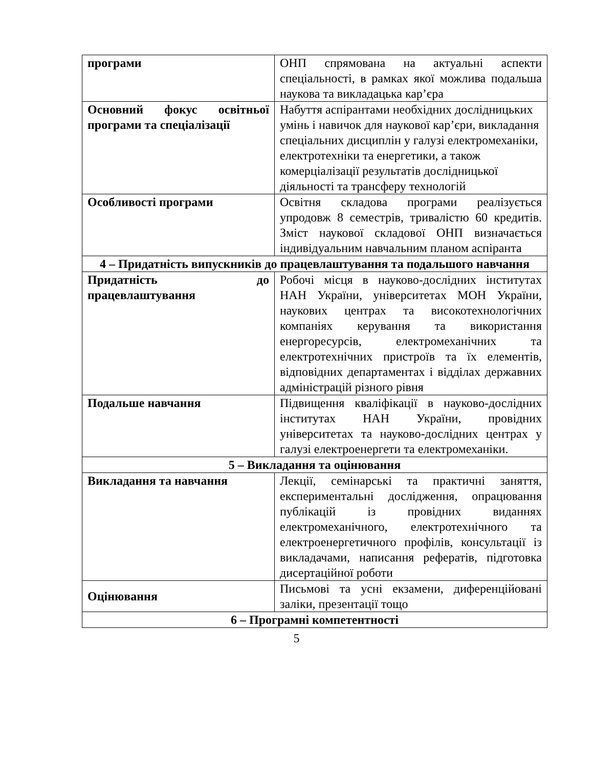| програми | ОНП спрямована на актуальні аспекти спеціальності, в рамках якої можлива подальша наукова та викладацька кар’єра |
| Основний фокус освітньої програми та спеціалізації | Набуття аспірантами необхідних дослідницьких умінь і навичок для наукової кар’єри, викладання спеціальних дисциплін у галузі електромеханіки, електротехніки та енергетики, а також комерціалізації результатів дослідницької діяльності та трансферу технологій |
| Особливості програми | Освітня складова програми реалізується упродовж 8 семестрів, тривалістю 60 кредитів. Зміст наукової складової ОНП визначається індивідуальним навчальним планом аспіранта |
| 4 – Придатність випускників до працевлаштування та подальшого навчання | |
| Придатність до працевлаштування | Робочі місця в науково-дослідних інститутах НАН України, університетах МОН України, наукових центрах та високотехнологічних компаніях керування та використання енергоресурсів, електромеханічних та електротехнічних пристроїв та їх елементів, відповідних департаментах і відділах державних адміністрацій різного рівня |
| Подальше навчання | Підвищення кваліфікації в науково-дослідних інститутах НАН України, провідних університетах та науково-дослідних центрах у галузі електроенергети та електромеханіки. |
| 5 – Викладання та оцінювання | |
| Викладання та навчання | Лекції, семінарські та практичні заняття, експериментальні дослідження, опрацювання публікацій із провідних виданнях електромеханічного, електротехнічного та електроенергетичного профілів, консультації із викладачами, написання рефератів, підготовка дисертаційної роботи |
| Оцінювання | Письмові та усні екзамени, диференційовані заліки, презентації тощо |
| 6 – Програмні компетентності | |
5